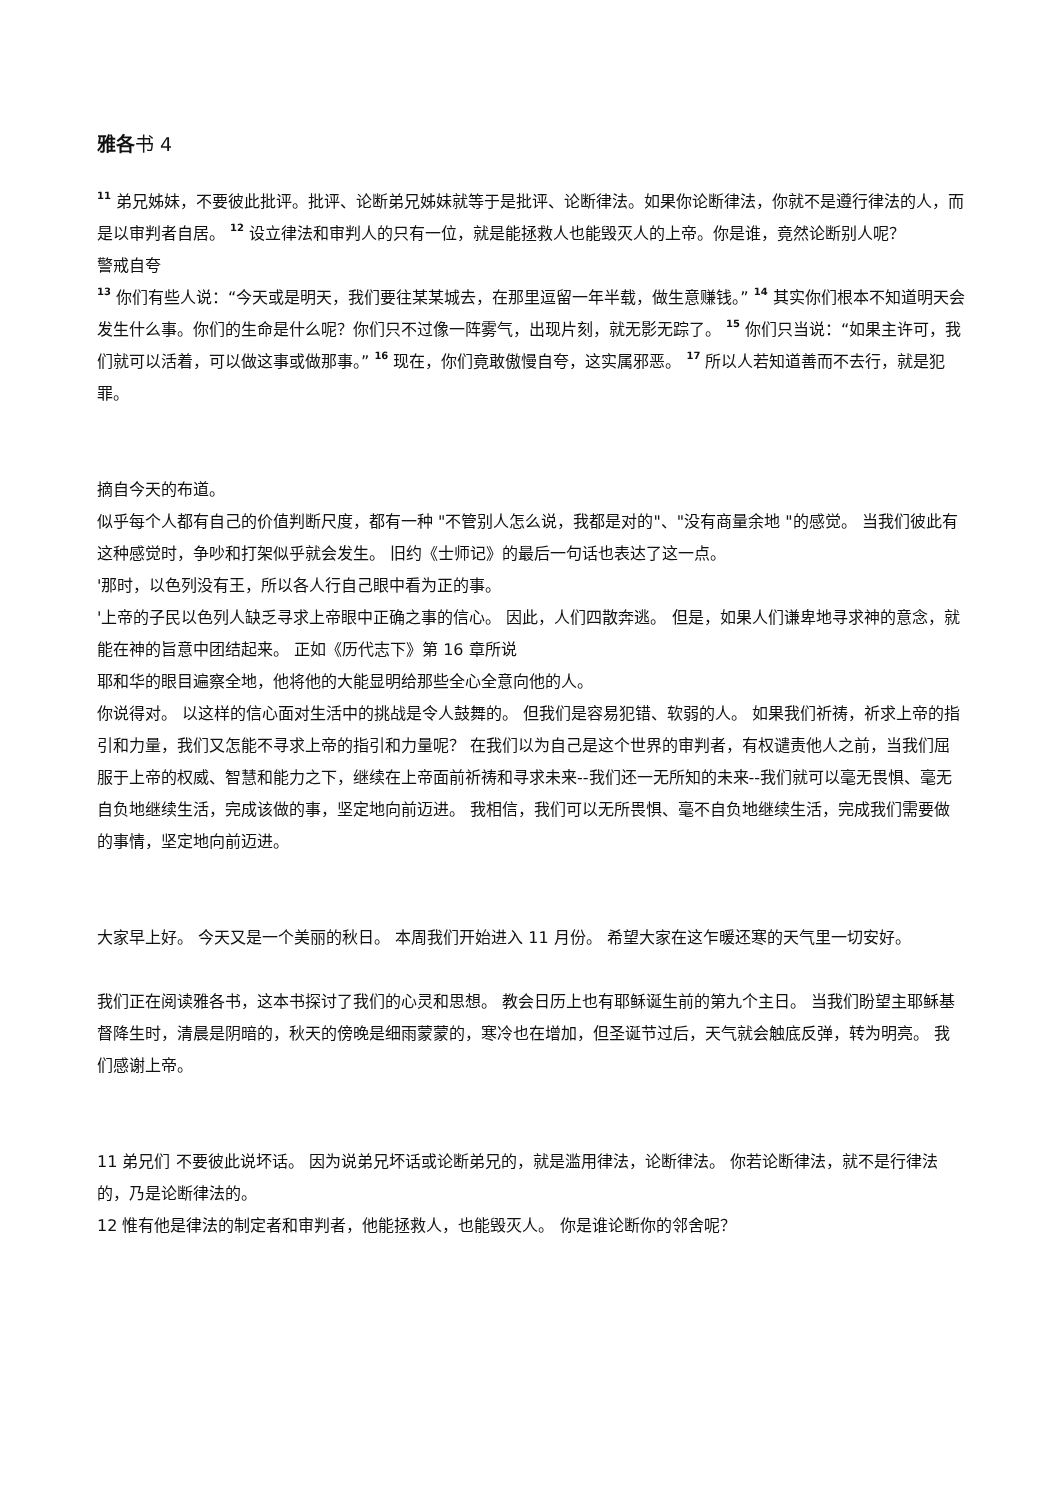雅各书 4
<sup>11</sup> 弟兄姊妹，不要彼此批评。批评、论断弟兄姊妹就等于是批评、论断律法。如果你论断律法，你就不是遵行律法的人，而是以审判者自居。 <sup>12</sup> 设立律法和审判人的只有一位，就是能拯救人也能毁灭人的上帝。你是谁，竟然论断别人呢？
警戒自夸
<sup>13</sup> 你们有些人说：“今天或是明天，我们要往某某城去，在那里逗留一年半载，做生意赚钱。” <sup>14</sup> 其实你们根本不知道明天会发生什么事。你们的生命是什么呢？你们只不过像一阵雾气，出现片刻，就无影无踪了。 <sup>15</sup> 你们只当说：“如果主许可，我们就可以活着，可以做这事或做那事。” <sup>16</sup> 现在，你们竟敢傲慢自夸，这实属邪恶。 <sup>17</sup> 所以人若知道善而不去行，就是犯罪。
摘自今天的布道。
似乎每个人都有自己的价值判断尺度，都有一种 "不管别人怎么说，我都是对的"、"没有商量余地 "的感觉。 当我们彼此有这种感觉时，争吵和打架似乎就会发生。 旧约《士师记》的最后一句话也表达了这一点。
'那时，以色列没有王，所以各人行自己眼中看为正的事。
'上帝的子民以色列人缺乏寻求上帝眼中正确之事的信心。 因此，人们四散奔逃。 但是，如果人们谦卑地寻求神的意念，就能在神的旨意中团结起来。 正如《历代志下》第 16 章所说
耶和华的眼目遍察全地，他将他的大能显明给那些全心全意向他的人。
你说得对。 以这样的信心面对生活中的挑战是令人鼓舞的。 但我们是容易犯错、软弱的人。 如果我们祈祷，祈求上帝的指引和力量，我们又怎能不寻求上帝的指引和力量呢？ 在我们以为自己是这个世界的审判者，有权谴责他人之前，当我们屈服于上帝的权威、智慧和能力之下，继续在上帝面前祈祷和寻求未来--我们还一无所知的未来--我们就可以毫无畏惧、毫无自负地继续生活，完成该做的事，坚定地向前迈进。 我相信，我们可以无所畏惧、毫不自负地继续生活，完成我们需要做的事情，坚定地向前迈进。
大家早上好。 今天又是一个美丽的秋日。 本周我们开始进入 11 月份。 希望大家在这乍暖还寒的天气里一切安好。
我们正在阅读雅各书，这本书探讨了我们的心灵和思想。 教会日历上也有耶稣诞生前的第九个主日。 当我们盼望主耶稣基督降生时，清晨是阴暗的，秋天的傍晚是细雨蒙蒙的，寒冷也在增加，但圣诞节过后，天气就会触底反弹，转为明亮。 我们感谢上帝。
11 弟兄们 不要彼此说坏话。 因为说弟兄坏话或论断弟兄的，就是滥用律法，论断律法。 你若论断律法，就不是行律法的，乃是论断律法的。
12 惟有他是律法的制定者和审判者，他能拯救人，也能毁灭人。 你是谁论断你的邻舍呢？